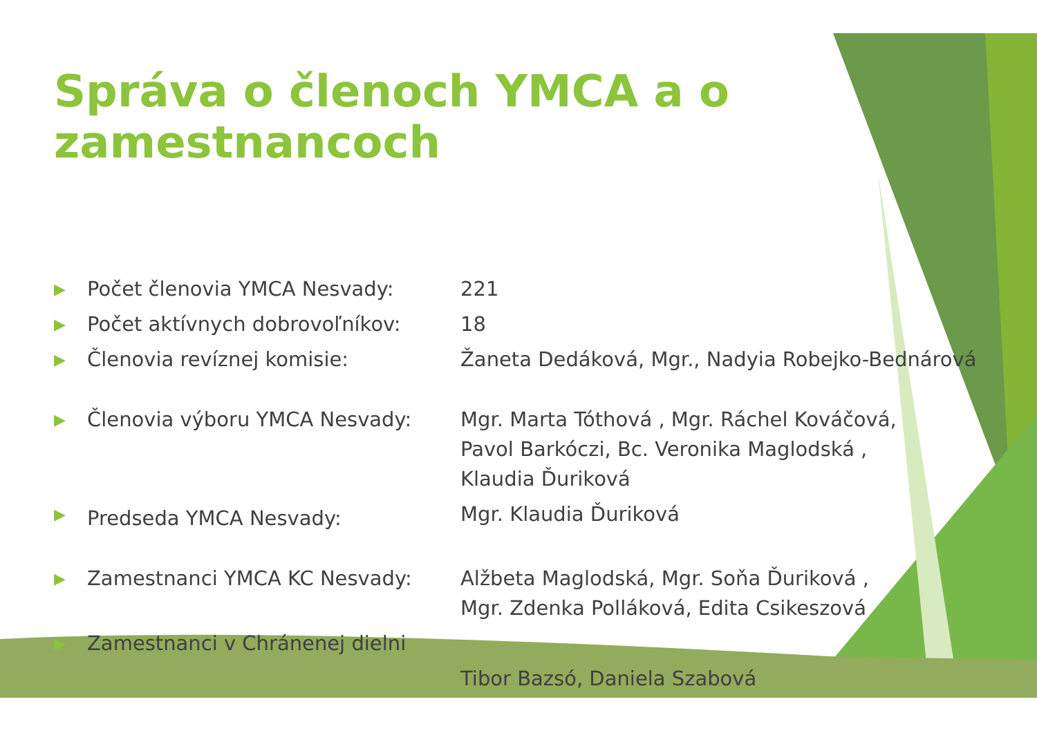Správa o členoch YMCA a o zamestnancoch
| ▶ | Počet členovia YMCA Nesvady: | 221 |
| ▶ | Počet aktívnych dobrovoľníkov: | 18 |
| ▶ | Členovia revíznej komisie: | Žaneta Dedáková, Mgr., Nadyia Robejko-Bednárová |
| ▶ | Členovia výboru YMCA Nesvady: | Mgr. Marta Tóthová , Mgr. Ráchel Kováčová, Pavol Barkóczi, Bc. Veronika Maglodská , Klaudia Ďuriková |
| ▶ | Predseda YMCA Nesvady: | Mgr. Klaudia Ďuriková |
| ▶ | Zamestnanci YMCA KC Nesvady: | Alžbeta Maglodská, Mgr. Soňa Ďuriková , Mgr. Zdenka Polláková, Edita Csikeszová |
| ▶ | Zamestnanci v Chránenej dielni | |
| | | Tibor Bazsó, Daniela Szabová |